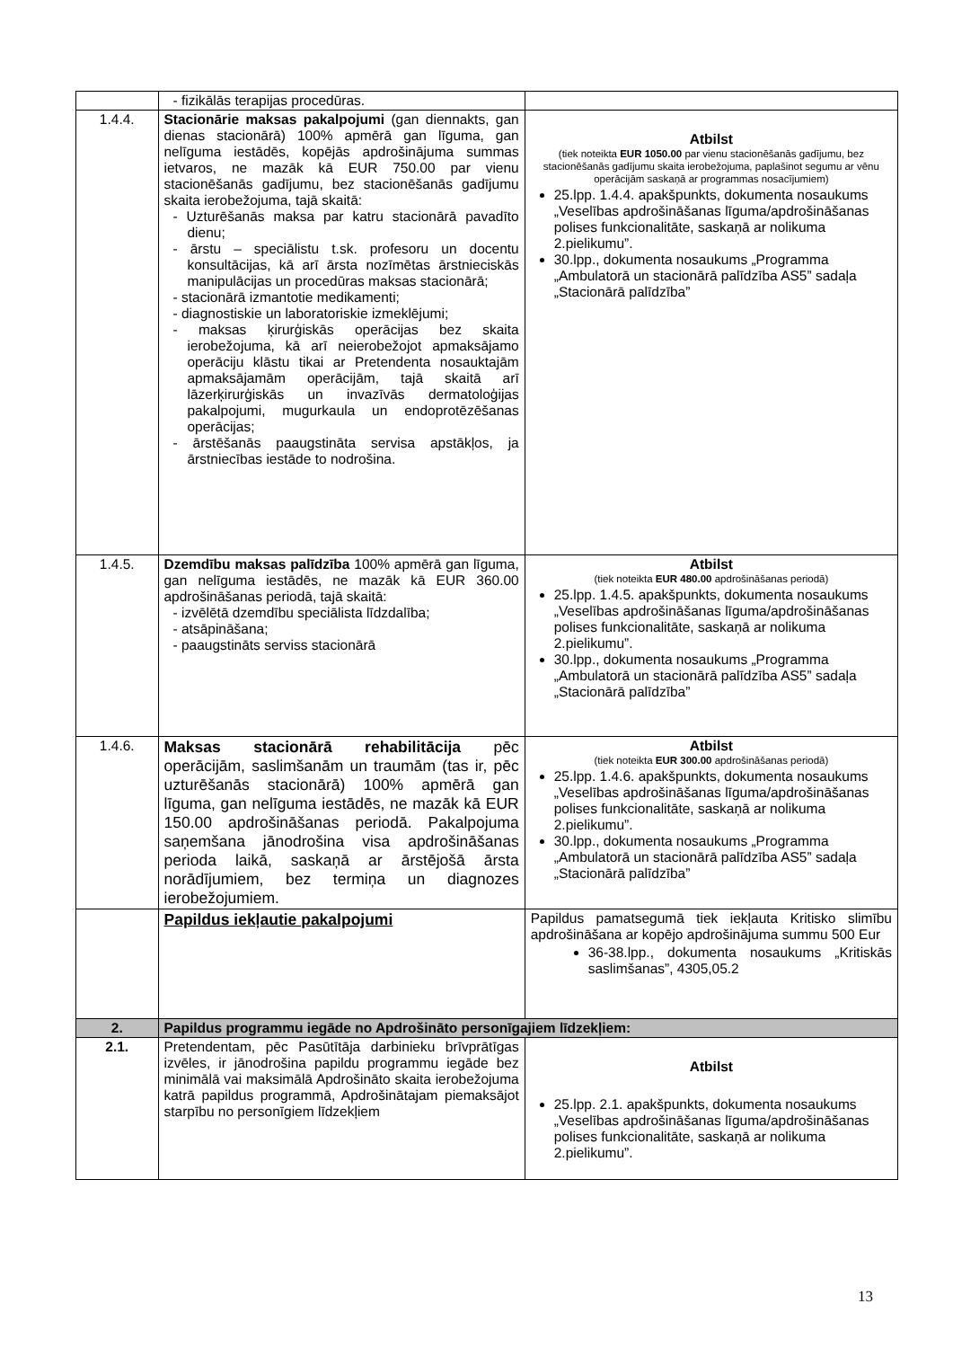| | - fizikālās terapijas procedūras. | |
| 1.4.4. | Stacionārie maksas pakalpojumi (gan diennakts, gan dienas stacionārā) 100% apmērā gan līguma, gan nelīguma iestādēs, kopējās apdrošinājuma summas ietvaros, ne mazāk kā EUR 750.00 par vienu stacionēšanās gadījumu, bez stacionēšanās gadījumu skaita ierobežojuma, tajā skaitā: - Uzturēšanās maksa par katru stacionārā pavadīto dienu; - ārstu – speciālistu t.sk. profesoru un docentu konsultācijas, kā arī ārsta nozīmētas ārstnieciskās manipulācijas un procedūras maksas stacionārā; - stacionārā izmantotie medikamenti; - diagnostiskie un laboratoriskie izmeklējumi; - maksas ķirurģiskās operācijas bez skaita ierobežojuma, kā arī neierobežojot apmaksājamo operāciju klāstu tikai ar Pretendenta nosauktajām apmaksājamām operācijām, tajā skaitā arī lāzerķirurģiskās un invazīvās dermatoloģijas pakalpojumi, mugurkaula un endoprotēzēšanas operācijas; - ārstēšanās paaugstināta servisa apstākļos, ja ārstniecības iestāde to nodrošina. | Atbilst (tiek noteikta EUR 1050.00 par vienu stacionēšanās gadījumu, bez stacionēšanās gadījumu skaita ierobežojuma, paplašinot segumu ar vēnu operācijām saskaņā ar programmas nosacījumiem) 25.lpp. 1.4.4. apakšpunkts, dokumenta nosaukums „Veselības apdrošināšanas līguma/apdrošināšanas polises funkcionalitāte, saskaņā ar nolikuma 2.pielikumu”. 30.lpp., dokumenta nosaukums „Programma „Ambulatorā un stacionārā palīdzība AS5” sadaļa „Stacionārā palīdzība” |
| 1.4.5. | Dzemdību maksas palīdzība 100% apmērā gan līguma, gan nelīguma iestādēs, ne mazāk kā EUR 360.00 apdrošināšanas periodā, tajā skaitā: - izvēlētā dzemdību speciālista līdzdalība; - atsāpināšana; - paaugstināts serviss stacionārā | Atbilst (tiek noteikta EUR 480.00 apdrošināšanas periodā) 25.lpp. 1.4.5. apakšpunkts, dokumenta nosaukums „Veselības apdrošināšanas līguma/apdrošināšanas polises funkcionalitāte, saskaņā ar nolikuma 2.pielikumu”. 30.lpp., dokumenta nosaukums „Programma „Ambulatorā un stacionārā palīdzība AS5” sadaļa „Stacionārā palīdzība” |
| 1.4.6. | Maksas stacionārā rehabilitācija pēc operācijām, saslimšanām un traumām (tas ir, pēc uzturēšanās stacionārā) 100% apmērā gan līguma, gan nelīguma iestādēs, ne mazāk kā EUR 150.00 apdrošināšanas periodā. Pakalpojuma saņemšana jānodrošina visa apdrošināšanas perioda laikā, saskaņā ar ārstējošā ārsta norādījumiem, bez termiņa un diagnozes ierobežojumiem. | Atbilst (tiek noteikta EUR 300.00 apdrošināšanas periodā) 25.lpp. 1.4.6. apakšpunkts, dokumenta nosaukums „Veselības apdrošināšanas līguma/apdrošināšanas polises funkcionalitāte, saskaņā ar nolikuma 2.pielikumu”. 30.lpp., dokumenta nosaukums „Programma „Ambulatorā un stacionārā palīdzība AS5” sadaļa „Stacionārā palīdzība” |
| | Papildus iekļautie pakalpojumi | Papildus pamatsegumā tiek iekļauta Kritisko slimību apdrošināšana ar kopējo apdrošinājuma summu 500 Eur 36-38.lpp., dokumenta nosaukums „Kritiskās saslimšanas”, 4305,05.2 |
| 2. | Papildus programmu iegāde no Apdrošināto personīgajiem līdzekļiem: | |
| 2.1. | Pretendentam, pēc Pasūtītāja darbinieku brīvprātīgas izvēles, ir jānodrošina papildu programmu iegāde bez minimālā vai maksimālā Apdrošināto skaita ierobežojuma katrā papildus programmā, Apdrošinātajam piemaksājot starpību no personīgiem līdzekļiem | Atbilst 25.lpp. 2.1. apakšpunkts, dokumenta nosaukums „Veselības apdrošināšanas līguma/apdrošināšanas polises funkcionalitāte, saskaņā ar nolikuma 2.pielikumu”. |
13